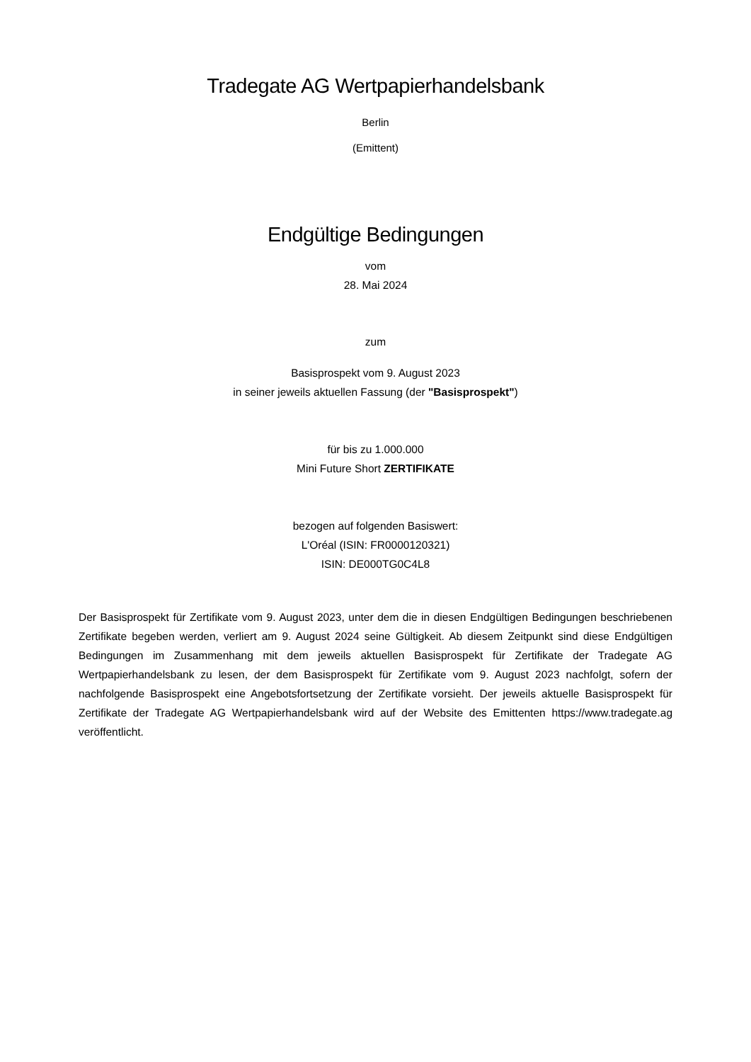Tradegate AG Wertpapierhandelsbank
Berlin
(Emittent)
Endgültige Bedingungen
vom
28. Mai 2024
zum
Basisprospekt vom 9. August 2023
in seiner jeweils aktuellen Fassung (der "Basisprospekt")
für bis zu 1.000.000
Mini Future Short ZERTIFIKATE
bezogen auf folgenden Basiswert:
L'Oréal (ISIN: FR0000120321)
ISIN: DE000TG0C4L8
Der Basisprospekt für Zertifikate vom 9. August 2023, unter dem die in diesen Endgültigen Bedingungen beschriebenen Zertifikate begeben werden, verliert am 9. August 2024 seine Gültigkeit. Ab diesem Zeitpunkt sind diese Endgültigen Bedingungen im Zusammenhang mit dem jeweils aktuellen Basisprospekt für Zertifikate der Tradegate AG Wertpapierhandelsbank zu lesen, der dem Basisprospekt für Zertifikate vom 9. August 2023 nachfolgt, sofern der nachfolgende Basisprospekt eine Angebotsfortsetzung der Zertifikate vorsieht. Der jeweils aktuelle Basisprospekt für Zertifikate der Tradegate AG Wertpapierhandelsbank wird auf der Website des Emittenten https://www.tradegate.ag veröffentlicht.